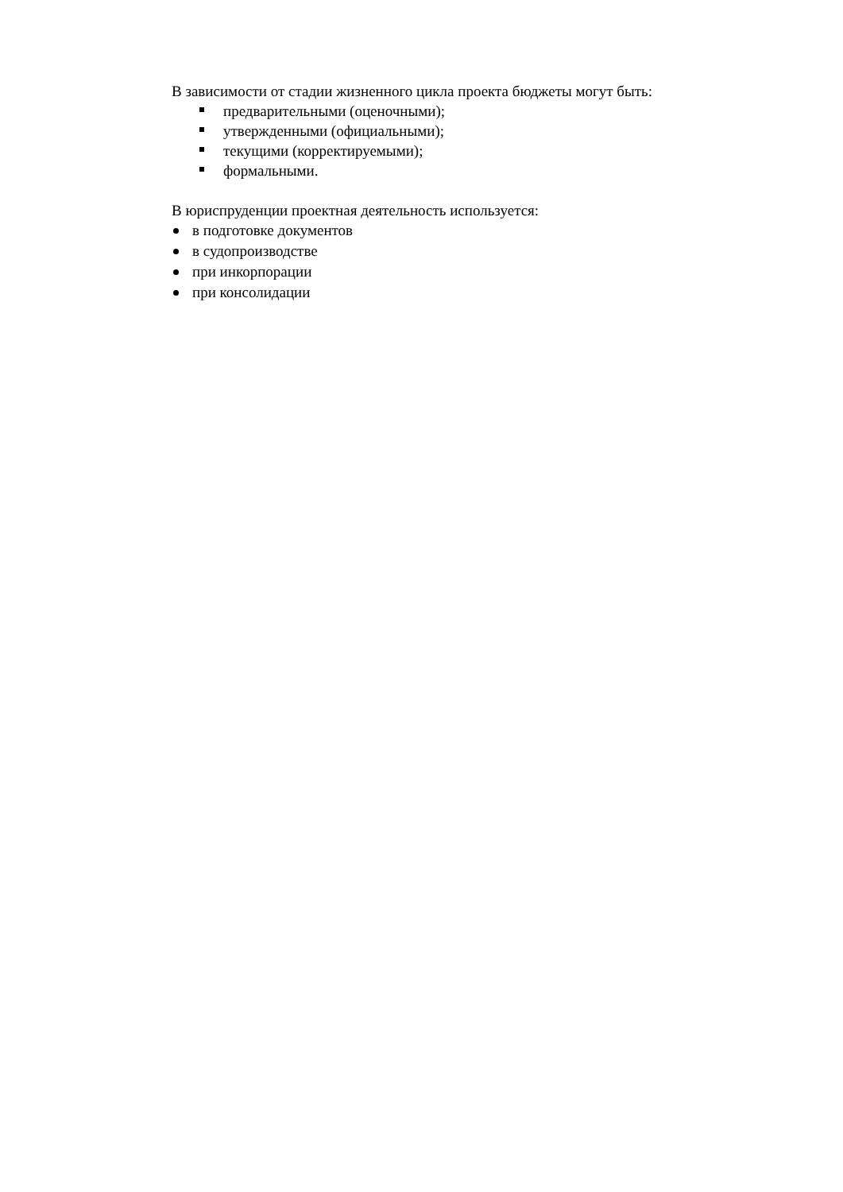В зависимости от стадии жизненного цикла проекта бюджеты могут быть:
предварительными (оценочными);
утвержденными (официальными);
текущими (корректируемыми);
формальными.
В юриспруденции проектная деятельность используется:
в подготовке документов
в судопроизводстве
при инкорпорации
при консолидации